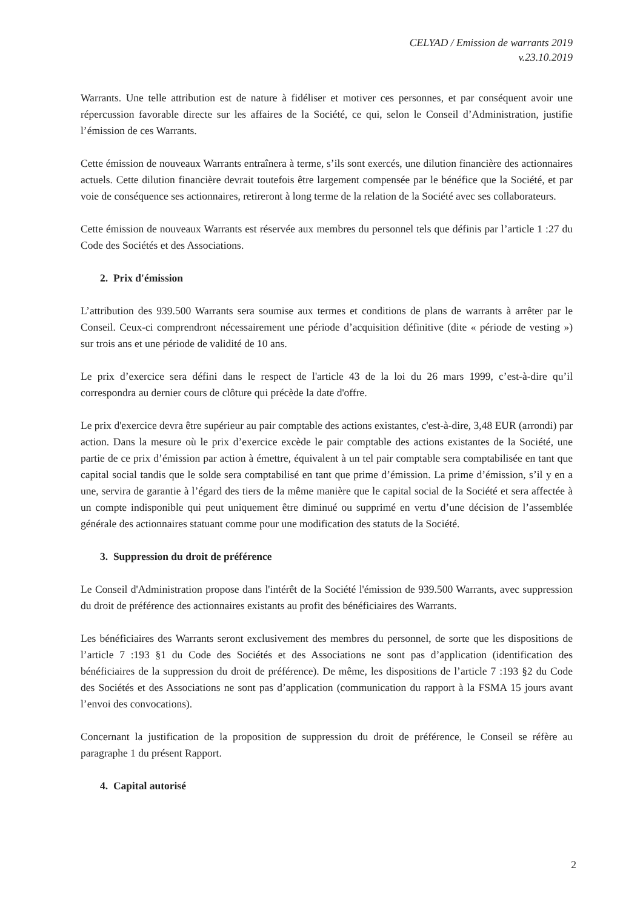CELYAD / Emission de warrants 2019
v.23.10.2019
Warrants. Une telle attribution est de nature à fidéliser et motiver ces personnes, et par conséquent avoir une répercussion favorable directe sur les affaires de la Société, ce qui, selon le Conseil d’Administration, justifie l’émission de ces Warrants.
Cette émission de nouveaux Warrants entraînera à terme, s’ils sont exercés, une dilution financière des actionnaires actuels. Cette dilution financière devrait toutefois être largement compensée par le bénéfice que la Société, et par voie de conséquence ses actionnaires, retireront à long terme de la relation de la Société avec ses collaborateurs.
Cette émission de nouveaux Warrants est réservée aux membres du personnel tels que définis par l’article 1 :27 du Code des Sociétés et des Associations.
2. Prix d'émission
L’attribution des 939.500 Warrants sera soumise aux termes et conditions de plans de warrants à arrêter par le Conseil. Ceux-ci comprendront nécessairement une période d’acquisition définitive (dite « période de vesting ») sur trois ans et une période de validité de 10 ans.
Le prix d’exercice sera défini dans le respect de l'article 43 de la loi du 26 mars 1999, c’est-à-dire qu’il correspondra au dernier cours de clôture qui précède la date d'offre.
Le prix d'exercice devra être supérieur au pair comptable des actions existantes, c'est-à-dire, 3,48 EUR (arrondi) par action. Dans la mesure où le prix d’exercice excède le pair comptable des actions existantes de la Société, une partie de ce prix d’émission par action à émettre, équivalent à un tel pair comptable sera comptabilisée en tant que capital social tandis que le solde sera comptabilisé en tant que prime d’émission. La prime d’émission, s’il y en a une, servira de garantie à l’égard des tiers de la même manière que le capital social de la Société et sera affectée à un compte indisponible qui peut uniquement être diminué ou supprimé en vertu d’une décision de l’assemblée générale des actionnaires statuant comme pour une modification des statuts de la Société.
3. Suppression du droit de préférence
Le Conseil d'Administration propose dans l'intérêt de la Société l'émission de 939.500 Warrants, avec suppression du droit de préférence des actionnaires existants au profit des bénéficiaires des Warrants.
Les bénéficiaires des Warrants seront exclusivement des membres du personnel, de sorte que les dispositions de l’article 7 :193 §1 du Code des Sociétés et des Associations ne sont pas d’application (identification des bénéficiaires de la suppression du droit de préférence). De même, les dispositions de l’article 7 :193 §2 du Code des Sociétés et des Associations ne sont pas d’application (communication du rapport à la FSMA 15 jours avant l’envoi des convocations).
Concernant la justification de la proposition de suppression du droit de préférence, le Conseil se réfère au paragraphe 1 du présent Rapport.
4. Capital autorisé
2